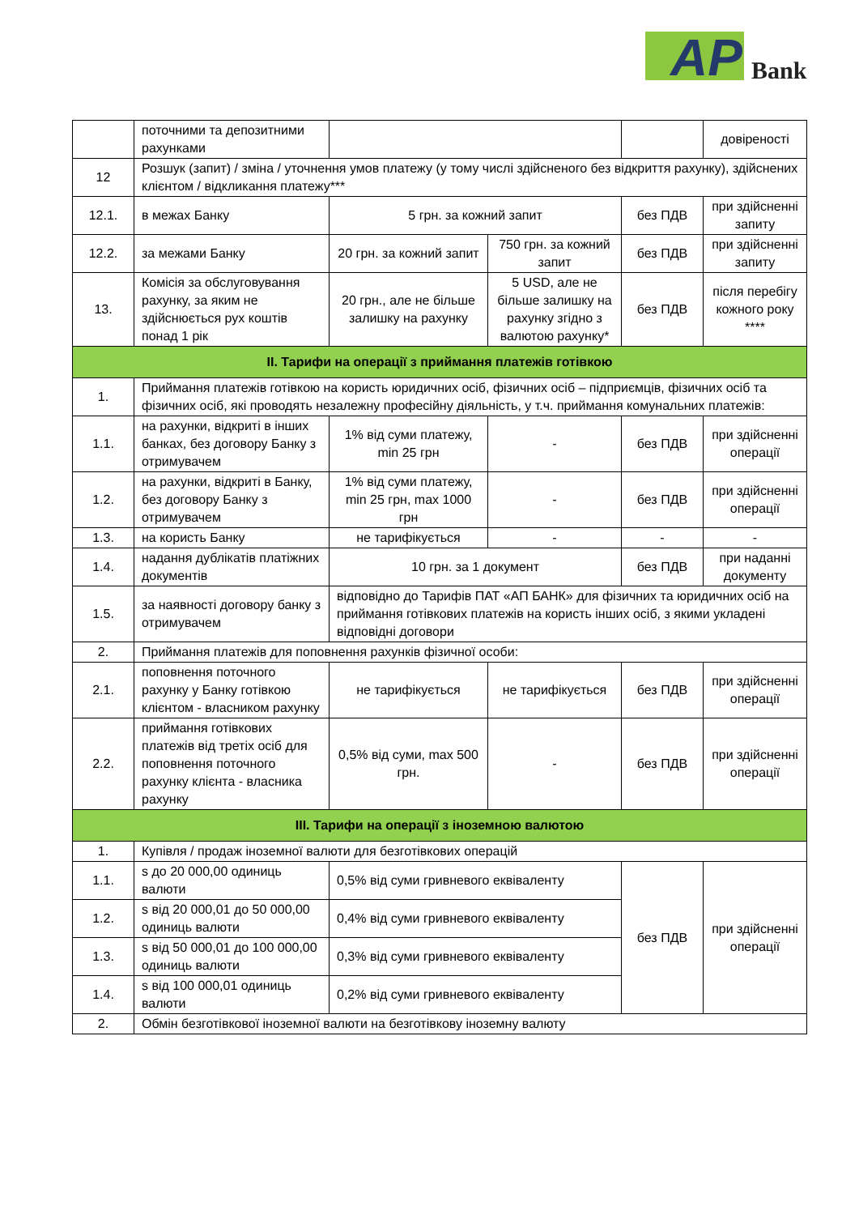AP Bank
| | поточними та депозитними рахунками | | | | довіреності |
| 12 | Розшук (запит) / зміна / уточнення умов платежу (у тому числі здійсненого без відкриття рахунку), здійснених клієнтом / відкликання платежу*** | | | | |
| 12.1. | в межах Банку | 5 грн. за кожний запит | | без ПДВ | при здійсненні запиту |
| 12.2. | за межами Банку | 20 грн. за кожний запит | 750 грн. за кожний запит | без ПДВ | при здійсненні запиту |
| 13. | Комісія за обслуговування рахунку, за яким не здійснюється рух коштів понад 1 рік | 20 грн., але не більше залишку на рахунку | 5 USD, але не більше залишку на рахунку згідно з валютою рахунку* | без ПДВ | після перебігу кожного року **** |
| ІІ. Тарифи на операції з приймання платежів готівкою | | | | | |
| 1. | Приймання платежів готівкою на користь юридичних осіб, фізичних осіб – підприємців, фізичних осіб та фізичних осіб, які проводять незалежну професійну діяльність, у т.ч. приймання комунальних платежів: | | | | |
| 1.1. | на рахунки, відкриті в інших банках, без договору Банку з отримувачем | 1% від суми платежу, min 25 грн | - | без ПДВ | при здійсненні операції |
| 1.2. | на рахунки, відкриті в Банку, без договору Банку з отримувачем | 1% від суми платежу, min 25 грн, max 1000 грн | - | без ПДВ | при здійсненні операції |
| 1.3. | на користь Банку | не тарифікується | - | - | - |
| 1.4. | надання дублікатів платіжних документів | 10 грн. за 1 документ | | без ПДВ | при наданні документу |
| 1.5. | за наявності договору банку з отримувачем | відповідно до Тарифів ПАТ «АП БАНК» для фізичних та юридичних осіб на приймання готівкових платежів на користь інших осіб, з якими укладені відповідні договори | | | |
| 2. | Приймання платежів для поповнення рахунків фізичної особи: | | | | |
| 2.1. | поповнення поточного рахунку у Банку готівкою клієнтом - власником рахунку | не тарифікується | не тарифікується | без ПДВ | при здійсненні операції |
| 2.2. | приймання готівкових платежів від третіх осіб для поповнення поточного рахунку клієнта - власника рахунку | 0,5% від суми, max 500 грн. | - | без ПДВ | при здійсненні операції |
| ІІІ. Тарифи на операції з іноземною валютою | | | | | |
| 1. | Купівля / продаж іноземної валюти для безготівкових операцій | | | | |
| 1.1. | s до 20 000,00 одиниць валюти | 0,5% від суми гривневого еквіваленту | | без ПДВ | при здійсненні операції |
| 1.2. | s від 20 000,01 до 50 000,00 одиниць валюти | 0,4% від суми гривневого еквіваленту | | | |
| 1.3. | s від 50 000,01 до 100 000,00 одиниць валюти | 0,3% від суми гривневого еквіваленту | | | |
| 1.4. | s від 100 000,01 одиниць валюти | 0,2% від суми гривневого еквіваленту | | | |
| 2. | Обмін безготівкової іноземної валюти на безготівкову іноземну валюту | | | | |